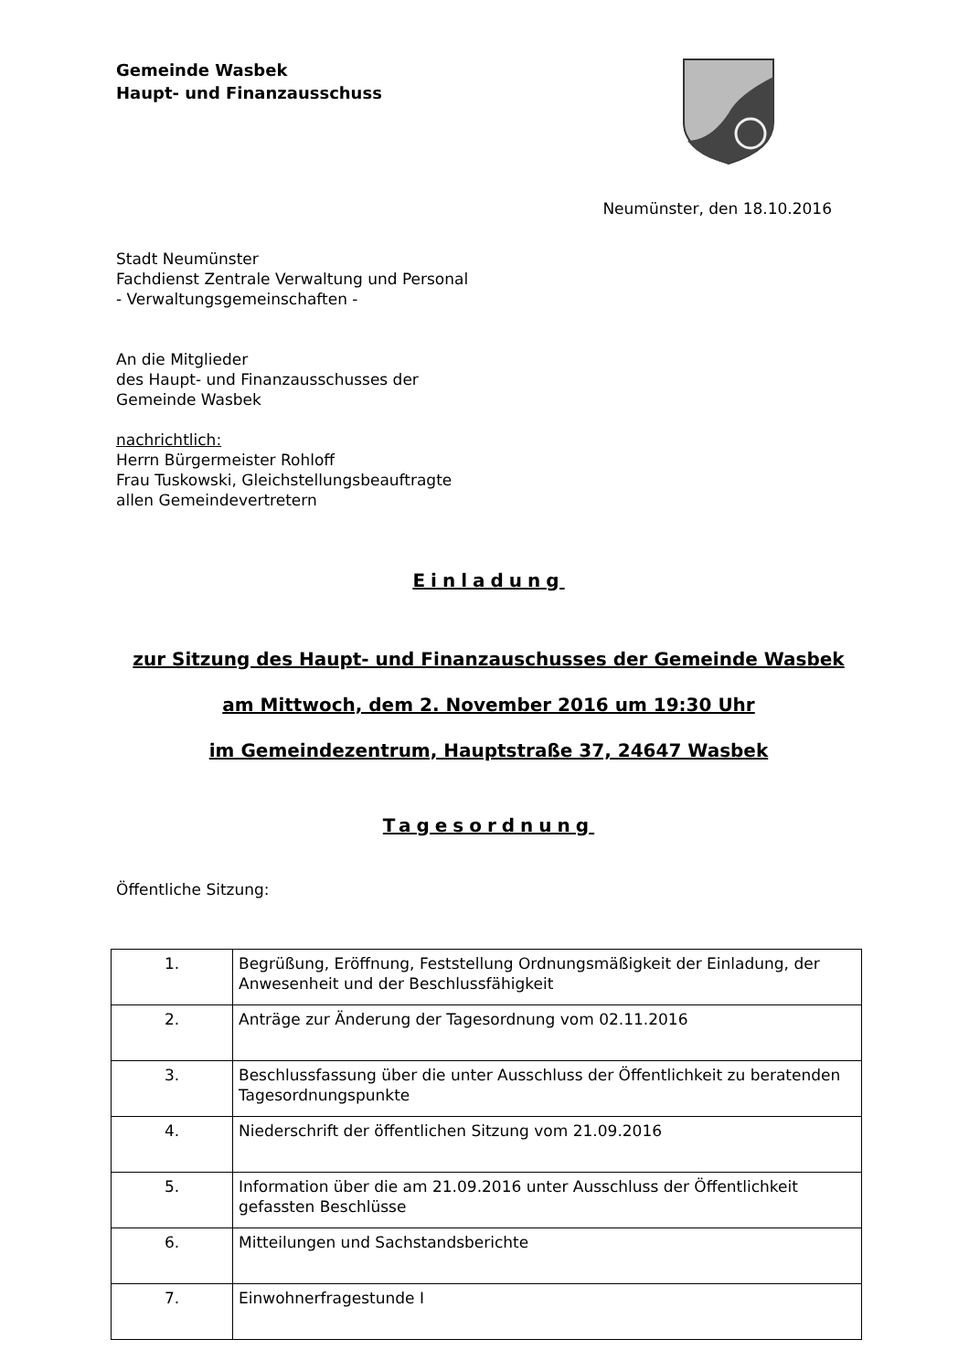Gemeinde Wasbek
Haupt- und Finanzausschuss
Neumünster, den 18.10.2016
Stadt Neumünster
Fachdienst Zentrale Verwaltung und Personal
- Verwaltungsgemeinschaften -
An die Mitglieder
des Haupt- und Finanzausschusses der
Gemeinde Wasbek
nachrichtlich:
Herrn Bürgermeister Rohloff
Frau Tuskowski, Gleichstellungsbeauftragte
allen Gemeindevertretern
Einladung
zur Sitzung des Haupt- und Finanzauschusses der Gemeinde Wasbek
am Mittwoch, dem 2. November 2016 um 19:30 Uhr
im Gemeindezentrum, Hauptstraße 37, 24647 Wasbek
Tagesordnung
Öffentliche Sitzung:
| 1. | Begrüßung, Eröffnung, Feststellung Ordnungsmäßigkeit der Einladung, der Anwesenheit und der Beschlussfähigkeit |
| 2. | Anträge zur Änderung der Tagesordnung vom 02.11.2016 |
| 3. | Beschlussfassung über die unter Ausschluss der Öffentlichkeit zu beratenden Tagesordnungspunkte |
| 4. | Niederschrift der öffentlichen Sitzung vom 21.09.2016 |
| 5. | Information über die am 21.09.2016 unter Ausschluss der Öffentlichkeit gefassten Beschlüsse |
| 6. | Mitteilungen und Sachstandsberichte |
| 7. | Einwohnerfragestunde I |